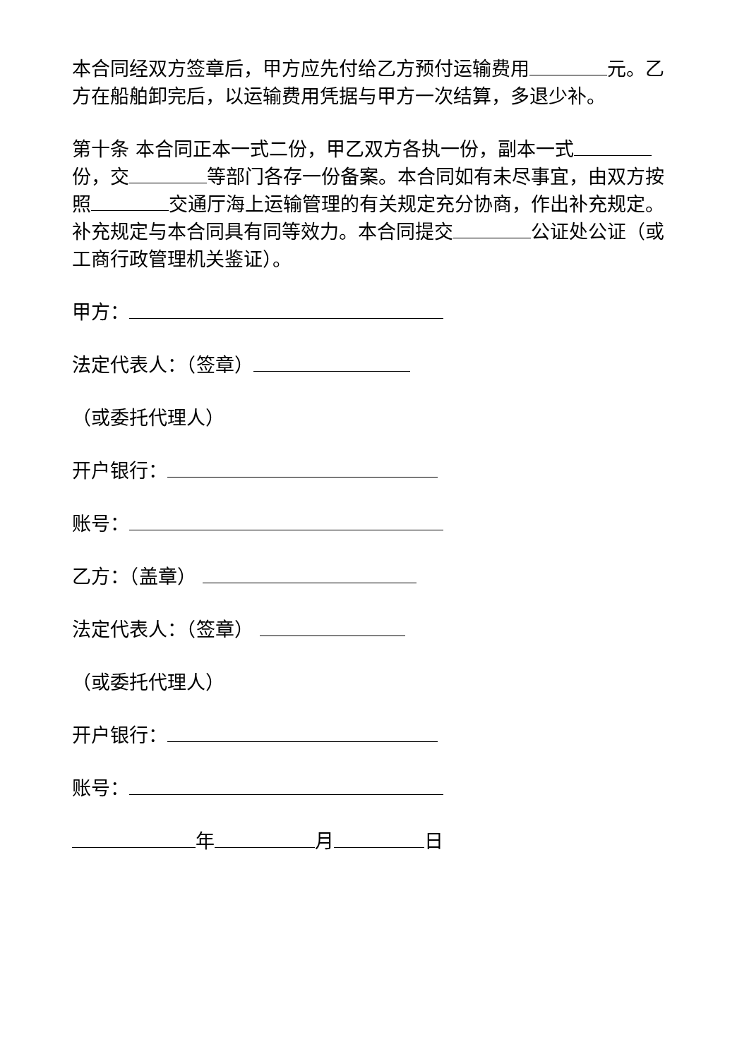本合同经双方签章后，甲方应先付给乙方预付运输费用 元。乙方在船舶卸完后，以运输费用凭据与甲方一次结算，多退少补。
第十条 本合同正本一式二份，甲乙双方各执一份，副本一式 份，交 等部门各存一份备案。本合同如有未尽事宜，由双方按照 交通厅海上运输管理的有关规定充分协商，作出补充规定。补充规定与本合同具有同等效力。本合同提交 公证处公证（或工商行政管理机关鉴证）。
甲方：
法定代表人：（签章）
（或委托代理人）
开户银行：
账号：
乙方：（盖章）
法定代表人：（签章）
（或委托代理人）
开户银行：
账号：
年 月 日